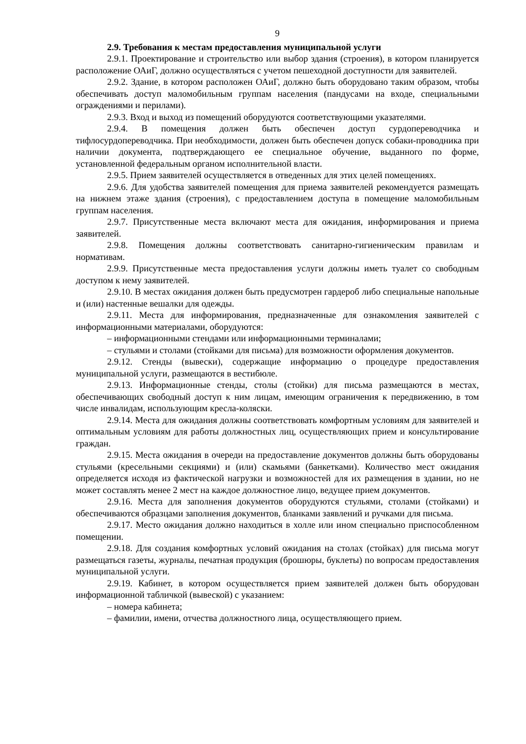9
2.9. Требования к местам предоставления муниципальной услуги
2.9.1. Проектирование и строительство или выбор здания (строения), в котором планируется расположение ОАиГ, должно осуществляться с учетом пешеходной доступности для заявителей.
2.9.2. Здание, в котором расположен ОАиГ, должно быть оборудовано таким образом, чтобы обеспечивать доступ маломобильным группам населения (пандусами на входе, специальными ограждениями и перилами).
2.9.3. Вход и выход из помещений оборудуются соответствующими указателями.
2.9.4. В помещения должен быть обеспечен доступ сурдопереводчика и тифлосурдопереводчика. При необходимости, должен быть обеспечен допуск собаки-проводника при наличии документа, подтверждающего ее специальное обучение, выданного по форме, установленной федеральным органом исполнительной власти.
2.9.5. Прием заявителей осуществляется в отведенных для этих целей помещениях.
2.9.6. Для удобства заявителей помещения для приема заявителей рекомендуется размещать на нижнем этаже здания (строения), с предоставлением доступа в помещение маломобильным группам населения.
2.9.7. Присутственные места включают места для ожидания, информирования и приема заявителей.
2.9.8. Помещения должны соответствовать санитарно-гигиеническим правилам и нормативам.
2.9.9. Присутственные места предоставления услуги должны иметь туалет со свободным доступом к нему заявителей.
2.9.10. В местах ожидания должен быть предусмотрен гардероб либо специальные напольные и (или) настенные вешалки для одежды.
2.9.11. Места для информирования, предназначенные для ознакомления заявителей с информационными материалами, оборудуются:
– информационными стендами или информационными терминалами;
– стульями и столами (стойками для письма) для возможности оформления документов.
2.9.12. Стенды (вывески), содержащие информацию о процедуре предоставления муниципальной услуги, размещаются в вестибюле.
2.9.13. Информационные стенды, столы (стойки) для письма размещаются в местах, обеспечивающих свободный доступ к ним лицам, имеющим ограничения к передвижению, в том числе инвалидам, использующим кресла-коляски.
2.9.14. Места для ожидания должны соответствовать комфортным условиям для заявителей и оптимальным условиям для работы должностных лиц, осуществляющих прием и консультирование граждан.
2.9.15. Места ожидания в очереди на предоставление документов должны быть оборудованы стульями (кресельными секциями) и (или) скамьями (банкетками). Количество мест ожидания определяется исходя из фактической нагрузки и возможностей для их размещения в здании, но не может составлять менее 2 мест на каждое должностное лицо, ведущее прием документов.
2.9.16. Места для заполнения документов оборудуются стульями, столами (стойками) и обеспечиваются образцами заполнения документов, бланками заявлений и ручками для письма.
2.9.17. Место ожидания должно находиться в холле или ином специально приспособленном помещении.
2.9.18. Для создания комфортных условий ожидания на столах (стойках) для письма могут размещаться газеты, журналы, печатная продукция (брошюры, буклеты) по вопросам предоставления муниципальной услуги.
2.9.19. Кабинет, в котором осуществляется прием заявителей должен быть оборудован информационной табличкой (вывеской) с указанием:
– номера кабинета;
– фамилии, имени, отчества должностного лица, осуществляющего прием.